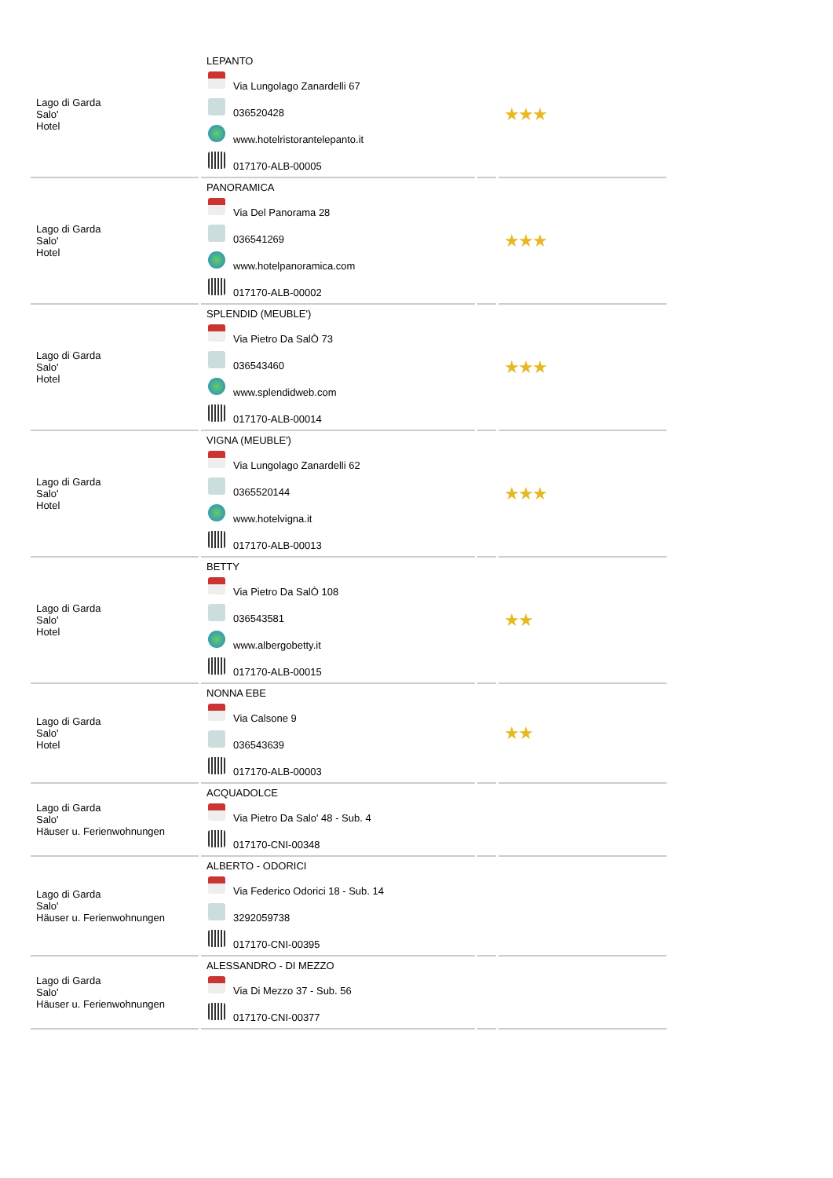| Lago di Garda Salo' Hotel | LEPANTO Via Lungolago Zanardelli 67 036520428 www.hotelristorantelepanto.it 017170-ALB-00005 | | ★★★ |
| Lago di Garda Salo' Hotel | PANORAMICA Via Del Panorama 28 036541269 www.hotelpanoramica.com 017170-ALB-00002 | | ★★★ |
| Lago di Garda Salo' Hotel | SPLENDID (MEUBLE') Via Pietro Da SalÒ 73 036543460 www.splendidweb.com 017170-ALB-00014 | | ★★★ |
| Lago di Garda Salo' Hotel | VIGNA (MEUBLE') Via Lungolago Zanardelli 62 0365520144 www.hotelvigna.it 017170-ALB-00013 | | ★★★ |
| Lago di Garda Salo' Hotel | BETTY Via Pietro Da SalÒ 108 036543581 www.albergobetty.it 017170-ALB-00015 | | ★★ |
| Lago di Garda Salo' Hotel | NONNA EBE Via Calsone 9 036543639 017170-ALB-00003 | | ★★ |
| Lago di Garda Salo' Häuser u. Ferienwohnungen | ACQUADOLCE Via Pietro Da Salo' 48 - Sub. 4 017170-CNI-00348 | | |
| Lago di Garda Salo' Häuser u. Ferienwohnungen | ALBERTO - ODORICI Via Federico Odorici 18 - Sub. 14 3292059738 017170-CNI-00395 | | |
| Lago di Garda Salo' Häuser u. Ferienwohnungen | ALESSANDRO - DI MEZZO Via Di Mezzo 37 - Sub. 56 017170-CNI-00377 | | |